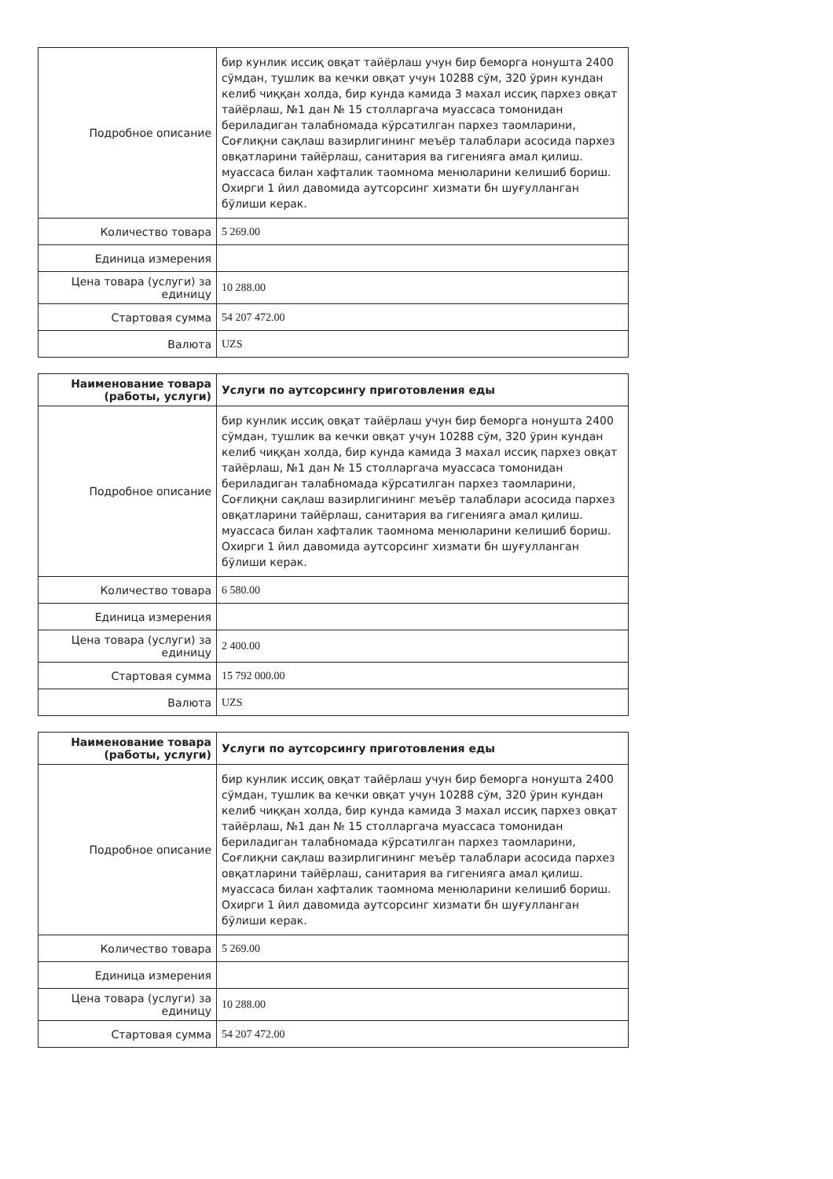| Подробное описание | бир кунлик иссиқ овқат тайёрлаш учун бир беморга нонушта 2400 сўмдан, тушлик ва кечки овқат учун 10288 сўм, 320 ўрин кундан келиб чиққан холда, бир кунда камида 3 махал иссиқ пархез овқат тайёрлаш, №1 дан № 15 столларгача муассаса томонидан бериладиган талабномада кўрсатилган пархез таомларини, Соғлиқни сақлаш вазирлигининг меъёр талаблари асосида пархез овқатларини тайёрлаш, санитария ва гигенияга амал қилиш. муассаса билан хафталик таомнома менюларини келишиб бориш. Охирги 1 йил давомида аутсорсинг хизмати бн шуғулланган бўлиши керак. |
| Количество товара | 5 269.00 |
| Единица измерения | |
| Цена товара (услуги) за единицу | 10 288.00 |
| Стартовая сумма | 54 207 472.00 |
| Валюта | UZS |
| Наименование товара (работы, услуги) | Услуги по аутсорсингу приготовления еды |
| Подробное описание | бир кунлик иссиқ овқат тайёрлаш учун бир беморга нонушта 2400 сўмдан, тушлик ва кечки овқат учун 10288 сўм, 320 ўрин кундан келиб чиққан холда, бир кунда камида 3 махал иссиқ пархез овқат тайёрлаш, №1 дан № 15 столларгача муассаса томонидан бериладиган талабномада кўрсатилган пархез таомларини, Соғлиқни сақлаш вазирлигининг меъёр талаблари асосида пархез овқатларини тайёрлаш, санитария ва гигенияга амал қилиш. муассаса билан хафталик таомнома менюларини келишиб бориш. Охирги 1 йил давомида аутсорсинг хизмати бн шуғулланган бўлиши керак. |
| Количество товара | 6 580.00 |
| Единица измерения | |
| Цена товара (услуги) за единицу | 2 400.00 |
| Стартовая сумма | 15 792 000.00 |
| Валюта | UZS |
| Наименование товара (работы, услуги) | Услуги по аутсорсингу приготовления еды |
| Подробное описание | бир кунлик иссиқ овқат тайёрлаш учун бир беморга нонушта 2400 сўмдан, тушлик ва кечки овқат учун 10288 сўм, 320 ўрин кундан келиб чиққан холда, бир кунда камида 3 махал иссиқ пархез овқат тайёрлаш, №1 дан № 15 столларгача муассаса томонидан бериладиган талабномада кўрсатилган пархез таомларини, Соғлиқни сақлаш вазирлигининг меъёр талаблари асосида пархез овқатларини тайёрлаш, санитария ва гигенияга амал қилиш. муассаса билан хафталик таомнома менюларини келишиб бориш. Охирги 1 йил давомида аутсорсинг хизмати бн шуғулланган бўлиши керак. |
| Количество товара | 5 269.00 |
| Единица измерения | |
| Цена товара (услуги) за единицу | 10 288.00 |
| Стартовая сумма | 54 207 472.00 |